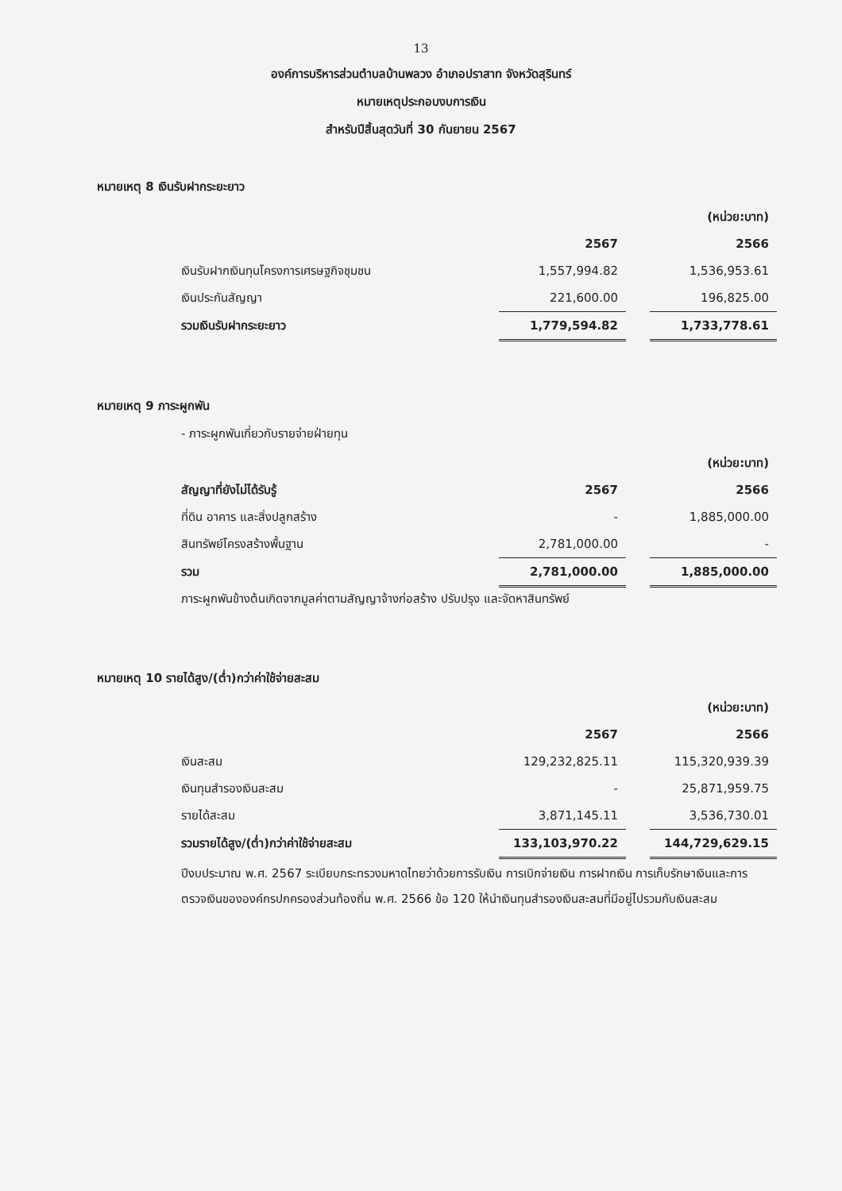13
องค์การบริหารส่วนตำบลบ้านพลวง อำเภอปราสาท จังหวัดสุรินทร์
หมายเหตุประกอบงบการเงิน
สำหรับปีสิ้นสุดวันที่ 30 กันยายน 2567
หมายเหตุ 8 เงินรับฝากระยะยาว
| | | | (หน่วย:บาท) |
| | 2567 | | 2566 |
| เงินรับฝากเงินทุนโครงการเศรษฐกิจชุมชน | 1,557,994.82 | | 1,536,953.61 |
| เงินประกันสัญญา | 221,600.00 | | 196,825.00 |
| รวมเงินรับฝากระยะยาว | 1,779,594.82 | | 1,733,778.61 |
หมายเหตุ 9 ภาระผูกพัน
- ภาระผูกพันเกี่ยวกับรายจ่ายฝ่ายทุน
| | | | (หน่วย:บาท) |
| สัญญาที่ยังไม่ได้รับรู้ | 2567 | | 2566 |
| ที่ดิน อาคาร และสิ่งปลูกสร้าง | - | | 1,885,000.00 |
| สินทรัพย์โครงสร้างพื้นฐาน | 2,781,000.00 | | - |
| รวม | 2,781,000.00 | | 1,885,000.00 |
ภาระผูกพันข้างต้นเกิดจากมูลค่าตามสัญญาจ้างก่อสร้าง ปรับปรุง และจัดหาสินทรัพย์
หมายเหตุ 10 รายได้สูง/(ต่ำ)กว่าค่าใช้จ่ายสะสม
| | | | (หน่วย:บาท) |
| | 2567 | | 2566 |
| เงินสะสม | 129,232,825.11 | | 115,320,939.39 |
| เงินทุนสำรองเงินสะสม | - | | 25,871,959.75 |
| รายได้สะสม | 3,871,145.11 | | 3,536,730.01 |
| รวมรายได้สูง/(ต่ำ)กว่าค่าใช้จ่ายสะสม | 133,103,970.22 | | 144,729,629.15 |
ปีงบประมาณ พ.ศ. 2567 ระเบียบกระทรวงมหาดไทยว่าด้วยการรับเงิน การเบิกจ่ายเงิน การฝากเงิน การเก็บรักษาเงินและการตรวจเงินขององค์กรปกครองส่วนท้องถิ่น พ.ศ. 2566 ข้อ 120 ให้นำเงินทุนสำรองเงินสะสมที่มีอยู่ไปรวมกับเงินสะสม